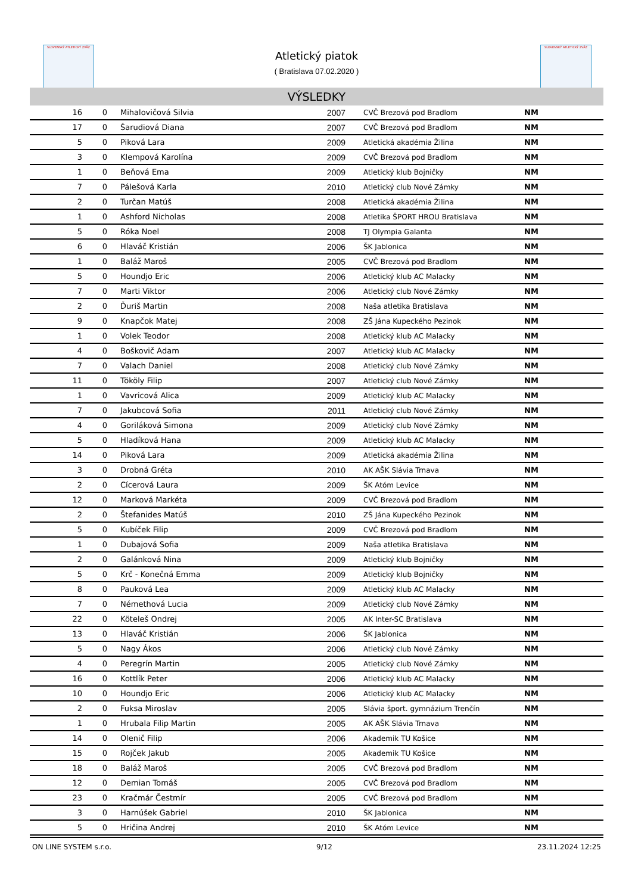SLOVENSKÝ ATLETICKÝ ZVÄZ
Atletický piatok
( Bratislava 07.02.2020 )
SLOVENSKÝ ATLETICKÝ ZVÄZ
VÝSLEDKY
| 16 | 0 | Mihalovičová Silvia | 2007 | CVČ Brezová pod Bradlom | NM |
| 17 | 0 | Šarudiová Diana | 2007 | CVČ Brezová pod Bradlom | NM |
| 5 | 0 | Piková Lara | 2009 | Atletická akadémia Žilina | NM |
| 3 | 0 | Klempová Karolína | 2009 | CVČ Brezová pod Bradlom | NM |
| 1 | 0 | Beňová Ema | 2009 | Atletický klub Bojničky | NM |
| 7 | 0 | Pálešová Karla | 2010 | Atletický club Nové Zámky | NM |
| 2 | 0 | Turčan Matúš | 2008 | Atletická akadémia Žilina | NM |
| 1 | 0 | Ashford Nicholas | 2008 | Atletika ŠPORT HROU Bratislava | NM |
| 5 | 0 | Róka Noel | 2008 | TJ Olympia Galanta | NM |
| 6 | 0 | Hlaváč Kristián | 2006 | ŠK Jablonica | NM |
| 1 | 0 | Baláž Maroš | 2005 | CVČ Brezová pod Bradlom | NM |
| 5 | 0 | Houndjo Eric | 2006 | Atletický klub AC Malacky | NM |
| 7 | 0 | Marti Viktor | 2006 | Atletický club Nové Zámky | NM |
| 2 | 0 | Ďuriš Martin | 2008 | Naša atletika Bratislava | NM |
| 9 | 0 | Knapčok Matej | 2008 | ZŠ Jána Kupeckého Pezinok | NM |
| 1 | 0 | Volek Teodor | 2008 | Atletický klub AC Malacky | NM |
| 4 | 0 | Boškovič Adam | 2007 | Atletický klub AC Malacky | NM |
| 7 | 0 | Valach Daniel | 2008 | Atletický club Nové Zámky | NM |
| 11 | 0 | Tököly Filip | 2007 | Atletický club Nové Zámky | NM |
| 1 | 0 | Vavricová Alica | 2009 | Atletický klub AC Malacky | NM |
| 7 | 0 | Jakubcová Sofia | 2011 | Atletický club Nové Zámky | NM |
| 4 | 0 | Goriláková Simona | 2009 | Atletický club Nové Zámky | NM |
| 5 | 0 | Hladíková Hana | 2009 | Atletický klub AC Malacky | NM |
| 14 | 0 | Piková Lara | 2009 | Atletická akadémia Žilina | NM |
| 3 | 0 | Drobná Gréta | 2010 | AK AŠK Slávia Trnava | NM |
| 2 | 0 | Cícerová Laura | 2009 | ŠK Atóm Levice | NM |
| 12 | 0 | Marková Markéta | 2009 | CVČ Brezová pod Bradlom | NM |
| 2 | 0 | Štefanides Matúš | 2010 | ZŠ Jána Kupeckého Pezinok | NM |
| 5 | 0 | Kubíček Filip | 2009 | CVČ Brezová pod Bradlom | NM |
| 1 | 0 | Dubajová Sofia | 2009 | Naša atletika Bratislava | NM |
| 2 | 0 | Galánková Nina | 2009 | Atletický klub Bojničky | NM |
| 5 | 0 | Krč - Konečná Emma | 2009 | Atletický klub Bojničky | NM |
| 8 | 0 | Pauková Lea | 2009 | Atletický klub AC Malacky | NM |
| 7 | 0 | Némethová Lucia | 2009 | Atletický club Nové Zámky | NM |
| 22 | 0 | Köteleš Ondrej | 2005 | AK Inter-SC Bratislava | NM |
| 13 | 0 | Hlaváč Kristián | 2006 | ŠK Jablonica | NM |
| 5 | 0 | Nagy Ákos | 2006 | Atletický club Nové Zámky | NM |
| 4 | 0 | Peregrín Martin | 2005 | Atletický club Nové Zámky | NM |
| 16 | 0 | Kottlík Peter | 2006 | Atletický klub AC Malacky | NM |
| 10 | 0 | Houndjo Eric | 2006 | Atletický klub AC Malacky | NM |
| 2 | 0 | Fuksa Miroslav | 2005 | Slávia šport. gymnázium Trenčín | NM |
| 1 | 0 | Hrubala Filip Martin | 2005 | AK AŠK Slávia Trnava | NM |
| 14 | 0 | Olenič Filip | 2006 | Akademik TU Košice | NM |
| 15 | 0 | Rojček Jakub | 2005 | Akademik TU Košice | NM |
| 18 | 0 | Baláž Maroš | 2005 | CVČ Brezová pod Bradlom | NM |
| 12 | 0 | Demian Tomáš | 2005 | CVČ Brezová pod Bradlom | NM |
| 23 | 0 | Kračmár Čestmír | 2005 | CVČ Brezová pod Bradlom | NM |
| 3 | 0 | Harnúšek Gabriel | 2010 | ŠK Jablonica | NM |
| 5 | 0 | Hričina Andrej | 2010 | ŠK Atóm Levice | NM |
ON LINE SYSTEM s.r.o. 9/12 23.11.2024 12:25